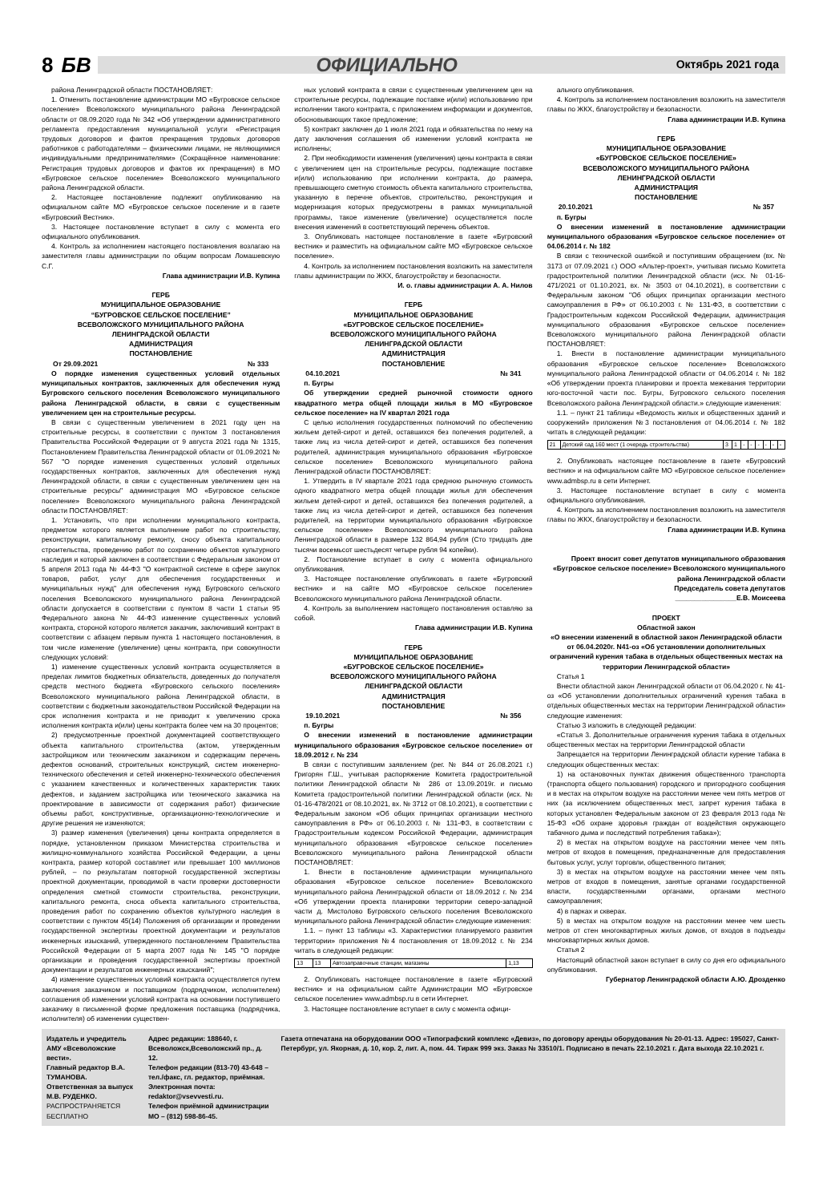8 БВ ОФИЦИАЛЬНО Октябрь 2021 года
района Ленинградской области ПОСТАНОВЛЯЕТ:
1. Отменить постановление администрации МО «Бугровское сельское поселение» Всеволожского муниципального района Ленинградской области от 08.09.2020 года № 342 «Об утверждении административного регламента предоставления муниципальной услуги «Регистрация трудовых договоров и фактов прекращения трудовых договоров работников с работодателями – физическими лицами, не являющимися индивидуальными предпринимателями» (Сокращённое наименование: Регистрация трудовых договоров и фактов их прекращения) в МО «Бугровское сельское поселение» Всеволожского муниципального района Ленинградской области.
2. Настоящее постановление подлежит опубликованию на официальном сайте МО «Бугровское сельское поселение и в газете «Бугровский Вестник».
3. Настоящее постановление вступает в силу с момента его официального опубликования.
4. Контроль за исполнением настоящего постановления возлагаю на заместителя главы администрации по общим вопросам Ломашевскую С.Г.
Глава администрации И.В. Купина
ГЕРБ
МУНИЦИПАЛЬНОЕ ОБРАЗОВАНИЕ
“БУГРОВСКОЕ СЕЛЬСКОЕ ПОСЕЛЕНИЕ”
ВСЕВОЛОЖСКОГО МУНИЦИПАЛЬНОГО РАЙОНА
ЛЕНИНГРАДСКОЙ ОБЛАСТИ
АДМИНИСТРАЦИЯ
ПОСТАНОВЛЕНИЕ
От 29.09.2021 № 333
О порядке изменения существенных условий отдельных муниципальных контрактов, заключенных для обеспечения нужд Бугровского сельского поселения Всеволожского муниципального района Ленинградской области, в связи с существенным увеличением цен на строительные ресурсы.
В связи с существенным увеличением в 2021 году цен на строительные ресурсы, в соответствии с пунктом 3 постановления Правительства Российской Федерации от 9 августа 2021 года № 1315, Постановлением Правительства Ленинградской области от 01.09.2021 № 567 "О порядке изменения существенных условий отдельных государственных контрактов, заключенных для обеспечения нужд Ленинградской области, в связи с существенным увеличением цен на строительные ресурсы" администрация МО «Бугровское сельское поселение» Всеволожского муниципального района Ленинградской области ПОСТАНОВЛЯЕТ:
1. Установить, что при исполнении муниципального контракта, предметом которого является выполнение работ по строительству, реконструкции, капитальному ремонту, сносу объекта капитального строительства, проведению работ по сохранению объектов культурного наследия и который заключен в соответствии с Федеральным законом от 5 апреля 2013 года № 44-ФЗ "О контрактной системе в сфере закупок товаров, работ, услуг для обеспечения государственных и муниципальных нужд" для обеспечения нужд Бугровского сельского поселения Всеволожского муниципального района Ленинградской области допускается в соответствии с пунктом 8 части 1 статьи 95 Федерального закона № 44-ФЗ изменение существенных условий контракта, стороной которого является заказчик, заключивший контракт в соответствии с абзацем первым пункта 1 настоящего постановления, в том числе изменение (увеличение) цены контракта, при совокупности следующих условий:
1) изменение существенных условий контракта осуществляется в пределах лимитов бюджетных обязательств, доведенных до получателя средств местного бюджета «Бугровского сельского поселения» Всеволожского муниципального района Ленинградской области, в соответствии с бюджетным законодательством Российской Федерации на срок исполнения контракта и не приводит к увеличению срока исполнения контракта и(или) цены контракта более чем на 30 процентов;
2) предусмотренные проектной документацией соответствующего объекта капитального строительства (актом, утвержденным застройщиком или техническим заказчиком и содержащим перечень дефектов оснований, строительных конструкций, систем инженерно-технического обеспечения и сетей инженерно-технического обеспечения с указанием качественных и количественных характеристик таких дефектов, и заданием застройщика или технического заказчика на проектирование в зависимости от содержания работ) физические объемы работ, конструктивные, организационно-технологические и другие решения не изменяются;
3) размер изменения (увеличения) цены контракта определяется в порядке, установленном приказом Министерства строительства и жилищно-коммунального хозяйства Российской Федерации, а цены контракта, размер которой составляет или превышает 100 миллионов рублей, – по результатам повторной государственной экспертизы проектной документации, проводимой в части проверки достоверности определения сметной стоимости строительства, реконструкции, капитального ремонта, сноса объекта капитального строительства, проведения работ по сохранению объектов культурного наследия в соответствии с пунктом 45(14) Положения об организации и проведении государственной экспертизы проектной документации и результатов инженерных изысканий, утвержденного постановлением Правительства Российской Федерации от 5 марта 2007 года № 145 "О порядке организации и проведения государственной экспертизы проектной документации и результатов инженерных изысканий";
4) изменение существенных условий контракта осуществляется путем заключения заказчиком и поставщиком (подрядчиком, исполнителем) соглашения об изменении условий контракта на основании поступившего заказчику в письменной форме предложения поставщика (подрядчика, исполнителя) об изменении существен-
ных условий контракта в связи с существенным увеличением цен на строительные ресурсы, подлежащие поставке и(или) использованию при исполнении такого контракта, с приложением информации и документов, обосновывающих такое предложение;
5) контракт заключен до 1 июля 2021 года и обязательства по нему на дату заключения соглашения об изменении условий контракта не исполнены;
2. При необходимости изменения (увеличения) цены контракта в связи с увеличением цен на строительные ресурсы, подлежащие поставке и(или) использованию при исполнении контракта, до размера, превышающего сметную стоимость объекта капитального строительства, указанную в перечне объектов, строительство, реконструкция и модернизация которых предусмотрены в рамках муниципальной программы, такое изменение (увеличение) осуществляется после внесения изменений в соответствующий перечень объектов.
3. Опубликовать настоящее постановление в газете «Бугровский вестник» и разместить на официальном сайте МО «Бугровское сельское поселение».
4. Контроль за исполнением постановления возложить на заместителя главы администрации по ЖКХ, благоустройству и безопасности.
И. о. главы администрации А. А. Нилов
ГЕРБ
МУНИЦИПАЛЬНОЕ ОБРАЗОВАНИЕ
«БУГРОВСКОЕ СЕЛЬСКОЕ ПОСЕЛЕНИЕ»
ВСЕВОЛОЖСКОГО МУНИЦИПАЛЬНОГО РАЙОНА
ЛЕНИНГРАДСКОЙ ОБЛАСТИ
АДМИНИСТРАЦИЯ
ПОСТАНОВЛЕНИЕ
04.10.2021 № 341
п. Бугры
Об утверждении средней рыночной стоимости одного квадратного метра общей площади жилья в МО «Бугровское сельское поселение» на IV квартал 2021 года
С целью исполнения государственных полномочий по обеспечению жильем детей-сирот и детей, оставшихся без попечения родителей, а также лиц из числа детей-сирот и детей, оставшихся без попечения родителей, администрация муниципального образования «Бугровское сельское поселение» Всеволожского муниципального района Ленинградской области ПОСТАНОВЛЯЕТ:
1. Утвердить в IV квартале 2021 года среднюю рыночную стоимость одного квадратного метра общей площади жилья для обеспечения жильем детей-сирот и детей, оставшихся без попечения родителей, а также лиц из числа детей-сирот и детей, оставшихся без попечения родителей, на территории муниципального образования «Бугровское сельское поселение» Всеволожского муниципального района Ленинградской области в размере 132 864,94 рубля (Сто тридцать две тысячи восемьсот шестьдесят четыре рубля 94 копейки).
2. Постановление вступает в силу с момента официального опубликования.
3. Настоящее постановление опубликовать в газете «Бугровский вестник» и на сайте МО «Бугровское сельское поселение» Всеволожского муниципального района Ленинградской области.
4. Контроль за выполнением настоящего постановления оставляю за собой.
Глава администрации И.В. Купина
ГЕРБ
МУНИЦИПАЛЬНОЕ ОБРАЗОВАНИЕ
«БУГРОВСКОЕ СЕЛЬСКОЕ ПОСЕЛЕНИЕ»
ВСЕВОЛОЖСКОГО МУНИЦИПАЛЬНОГО РАЙОНА
ЛЕНИНГРАДСКОЙ ОБЛАСТИ
АДМИНИСТРАЦИЯ
ПОСТАНОВЛЕНИЕ
19.10.2021 № 356
п. Бугры
О внесении изменений в постановление администрации муниципального образования «Бугровское сельское поселение» от 18.09.2012 г. № 234
В связи с поступившим заявлением (рег. № 844 от 26.08.2021 г.) Григорян Г.Ш., учитывая распоряжение Комитета градостроительной политики Ленинградской области № 286 от 13.09.2019г. и письмо Комитета градостроительной политики Ленинградской области (исх. № 01-16-478/2021 от 08.10.2021, вх. № 3712 от 08.10.2021), в соответствии с Федеральным законом «Об общих принципах организации местного самоуправления в РФ» от 06.10.2003 г. № 131-ФЗ, в соответствии с Градостроительным кодексом Российской Федерации, администрация муниципального образования «Бугровское сельское поселение» Всеволожского муниципального района Ленинградской области ПОСТАНОВЛЯЕТ:
1. Внести в постановление администрации муниципального образования «Бугровское сельское поселение» Всеволожского муниципального района Ленинградской области от 18.09.2012 г. № 234 «Об утверждении проекта планировки территории северо-западной части д. Мистолово Бугровского сельского поселения Всеволожского муниципального района Ленинградской области» следующие изменения:
1.1. – пункт 13 таблицы «3. Характеристики планируемого развития территории» приложения №4 постановления от 18.09.2012 г. № 234 читать в следующей редакции:
| 13 | 13 | Автозаправочные станции, магазины | 1,13 |
2. Опубликовать настоящее постановление в газете «Бугровский вестник» и на официальном сайте Администрации МО «Бугровское сельское поселение» www.admbsp.ru в сети Интернет.
3. Настоящее постановление вступает в силу с момента офици-
ального опубликования.
4. Контроль за исполнением постановления возложить на заместителя главы по ЖКХ, благоустройству и безопасности.
Глава администрации И.В. Купина
ГЕРБ
МУНИЦИПАЛЬНОЕ ОБРАЗОВАНИЕ
«БУГРОВСКОЕ СЕЛЬСКОЕ ПОСЕЛЕНИЕ»
ВСЕВОЛОЖСКОГО МУНИЦИПАЛЬНОГО РАЙОНА
ЛЕНИНГРАДСКОЙ ОБЛАСТИ
АДМИНИСТРАЦИЯ
ПОСТАНОВЛЕНИЕ
20.10.2021 № 357
п. Бугры
О внесении изменений в постановление администрации муниципального образования «Бугровское сельское поселение» от 04.06.2014 г. № 182
В связи с технической ошибкой и поступившим обращением (вх. № 3173 от 07.09.2021 г.) ООО «Альтер-проект», учитывая письмо Комитета градостроительной политики Ленинградской области (исх. № 01-16-471/2021 от 01.10.2021, вх. № 3503 от 04.10.2021), в соответствии с Федеральным законом "Об общих принципах организации местного самоуправления в РФ» от 06.10.2003 г. № 131-ФЗ, в соответствии с Градостроительным кодексом Российской Федерации, администрация муниципального образования «Бугровское сельское поселение» Всеволожского муниципального района Ленинградской области ПОСТАНОВЛЯЕТ:
1. Внести в постановление администрации муниципального образования «Бугровское сельское поселение» Всеволожского муниципального района Ленинградской области от 04.06.2014 г. № 182 «Об утверждении проекта планировки и проекта межевания территории юго-восточной части пос. Бугры, Бугровского сельского поселения Всеволожского района Ленинградской области.» следующие изменения:
1.1. – пункт 21 таблицы «Ведомость жилых и общественных зданий и сооружений» приложения №3 постановления от 04.06.2014 г. № 182 читать в следующей редакции:
| 21 | Детский сад 160 мест (1 очередь строительства) | 3 | 1 | - | - | - | - | - | - |
2. Опубликовать настоящее постановление в газете «Бугровский вестник» и на официальном сайте МО «Бугровское сельское поселение» www.admbsp.ru в сети Интернет.
3. Настоящее постановление вступает в силу с момента официального опубликования.
4. Контроль за исполнением постановления возложить на заместителя главы по ЖКХ, благоустройству и безопасности.
Глава администрации И.В. Купина
Проект вносит совет депутатов муниципального образования
«Бугровское сельское поселение» Всеволожского муниципального района Ленинградской области
Председатель совета депутатов
________________Е.В. Моисеева
ПРОЕКТ
Областной закон
«О внесении изменений в областной закон Ленинградской области от 06.04.2020г. N41-оз «Об установлении дополнительных ограничений курения табака в отдельных общественных местах на территории Ленинградской области»
Статья 1
Внести областной закон Ленинградской области от 06.04.2020 г. № 41-оз «Об установлении дополнительных ограничений курения табака в отдельных общественных местах на территории Ленинградской области» следующие изменения:
Статью 3 изложить в следующей редакции:
«Статья 3. Дополнительные ограничения курения табака в отдельных общественных местах на территории Ленинградской области
Запрещается на территории Ленинградской области курение табака в следующих общественных местах:
1) на остановочных пунктах движения общественного транспорта (транспорта общего пользования) городского и пригородного сообщения и в местах на открытом воздухе на расстоянии менее чем пять метров от них (за исключением общественных мест, запрет курения табака в которых установлен Федеральным законом от 23 февраля 2013 года № 15-ФЗ «Об охране здоровья граждан от воздействия окружающего табачного дыма и последствий потребления табака»);
2) в местах на открытом воздухе на расстоянии менее чем пять метров от входов в помещения, предназначенные для предоставления бытовых услуг, услуг торговли, общественного питания;
3) в местах на открытом воздухе на расстоянии менее чем пять метров от входов в помещения, занятые органами государственной власти, государственными органами, органами местного самоуправления;
4) в парках и скверах.
5) в местах на открытом воздухе на расстоянии менее чем шесть метров от стен многоквартирных жилых домов, от входов в подъезды многоквартирных жилых домов.
Статья 2
Настоящий областной закон вступает в силу со дня его официального опубликования.
Губернатор Ленинградской области А.Ю. Дрозденко
Издатель и учредитель АМУ «Всеволожские вести».
Главный редактор В.А. ТУМАНОВА.
Ответственная за выпуск М.В. РУДЕНКО.
РАСПРОСТРАНЯЕТСЯ БЕСПЛАТНО
Адрес редакции: 188640, г. Всеволожск,Всеволожский пр., д. 12.
Телефон редакции (813-70) 43-648 – тел./факс, гл. редактор, приёмная.
Электронная почта: redaktor@vsevvesti.ru.
Телефон приёмной администрации МО – (812) 598-86-45.
Газета отпечатана на оборудовании ООО «Типографский комплекс «Девиз», по договору аренды оборудования № 20-01-13. Адрес: 195027, Санкт-Петербург, ул. Якорная, д. 10, кор. 2, лит. А, пом. 44. Тираж 999 экз. Заказ № 33510/1. Подписано в печать 22.10.2021 г. Дата выхода 22.10.2021 г.